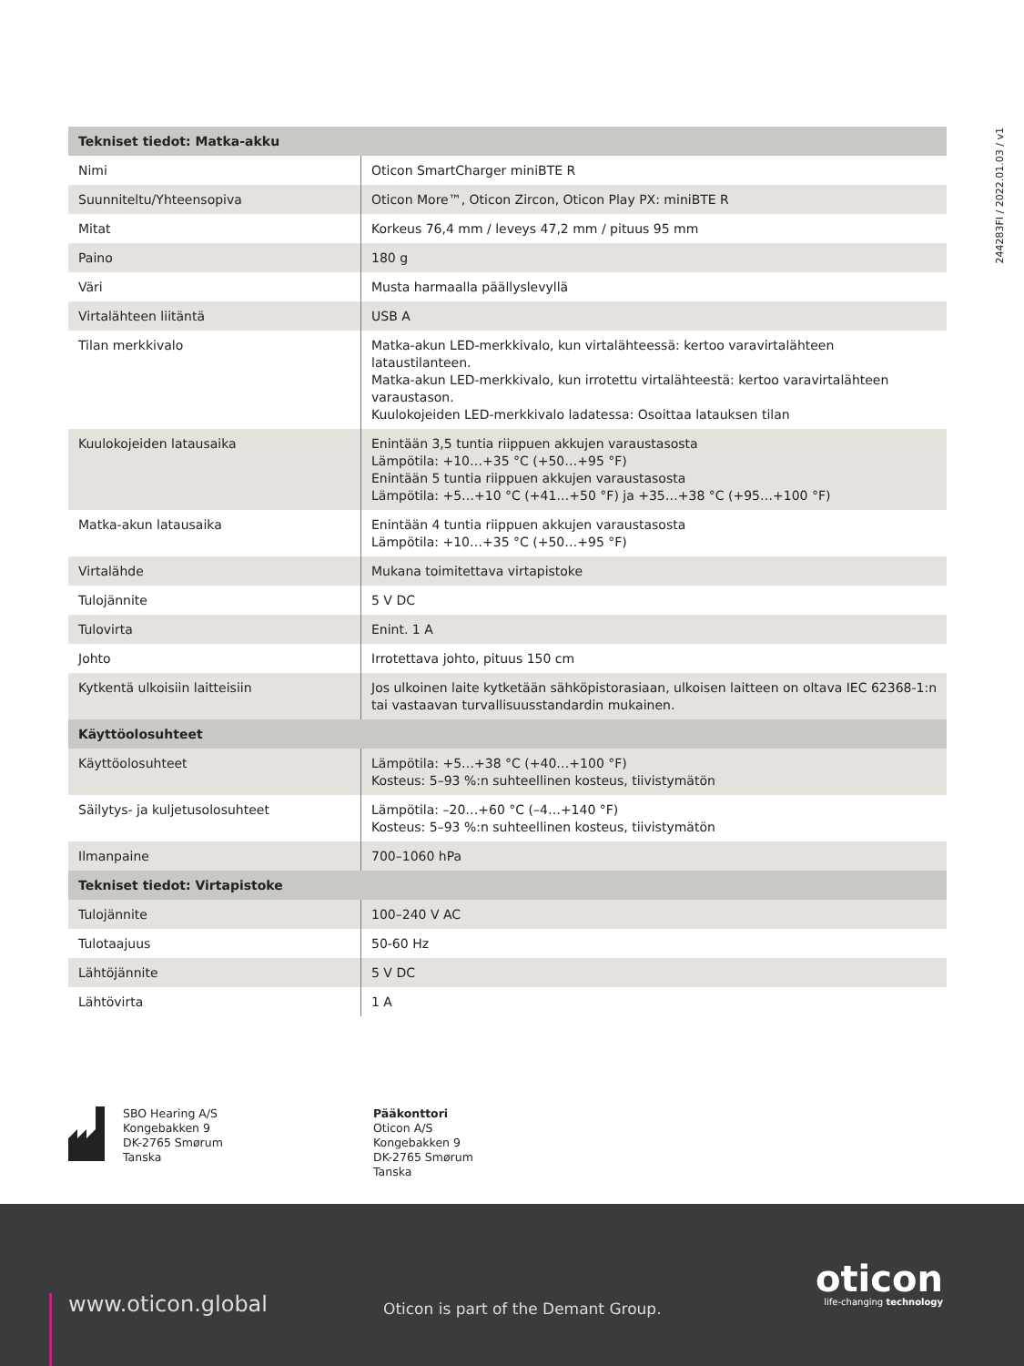244283FI / 2022.01.03 / v1
| Tekniset tiedot: Matka-akku | |
| --- | --- |
| Nimi | Oticon SmartCharger miniBTE R |
| Suunniteltu/Yhteensopiva | Oticon More™, Oticon Zircon, Oticon Play PX: miniBTE R |
| Mitat | Korkeus 76,4 mm / leveys 47,2 mm / pituus 95 mm |
| Paino | 180 g |
| Väri | Musta harmaalla päällyslevyllä |
| Virtalähteen liitäntä | USB A |
| Tilan merkkivalo | Matka-akun LED-merkkivalo, kun virtalähteessä: kertoo varavirtalähteen lataustilanteen. Matka-akun LED-merkkivalo, kun irrotettu virtalähteestä: kertoo varavirtalähteen varaustason. Kuulokojeiden LED-merkkivalo ladatessa: Osoittaa latauksen tilan |
| Kuulokojeiden latausaika | Enintään 3,5 tuntia riippuen akkujen varaustasosta Lämpötila: +10…+35 °C (+50…+95 °F) Enintään 5 tuntia riippuen akkujen varaustasosta Lämpötila: +5…+10 °C (+41…+50 °F) ja +35…+38 °C (+95…+100 °F) |
| Matka-akun latausaika | Enintään 4 tuntia riippuen akkujen varaustasosta Lämpötila: +10…+35 °C (+50…+95 °F) |
| Virtalähde | Mukana toimitettava virtapistoke |
| Tulojännite | 5 V DC |
| Tulovirta | Enint. 1 A |
| Johto | Irrotettava johto, pituus 150 cm |
| Kytkentä ulkoisiin laitteisiin | Jos ulkoinen laite kytketään sähköpistorasiaan, ulkoisen laitteen on oltava IEC 62368-1:n tai vastaavan turvallisuusstandardin mukainen. |
| Käyttöolosuhteet | |
| Käyttöolosuhteet | Lämpötila: +5…+38 °C (+40…+100 °F) Kosteus: 5–93 %:n suhteellinen kosteus, tiivistymätön |
| Säilytys- ja kuljetusolosuhteet | Lämpötila: –20…+60 °C (–4…+140 °F) Kosteus: 5–93 %:n suhteellinen kosteus, tiivistymätön |
| Ilmanpaine | 700–1060 hPa |
| Tekniset tiedot: Virtapistoke | |
| Tulojännite | 100–240 V AC |
| Tulotaajuus | 50-60 Hz |
| Lähtöjännite | 5 V DC |
| Lähtövirta | 1 A |
SBO Hearing A/S
Kongebakken 9
DK-2765 Smørum
Tanska
Pääkonttori
Oticon A/S
Kongebakken 9
DK-2765 Smørum
Tanska
www.oticon.global
Oticon is part of the Demant Group.
oticon
life-changing technology